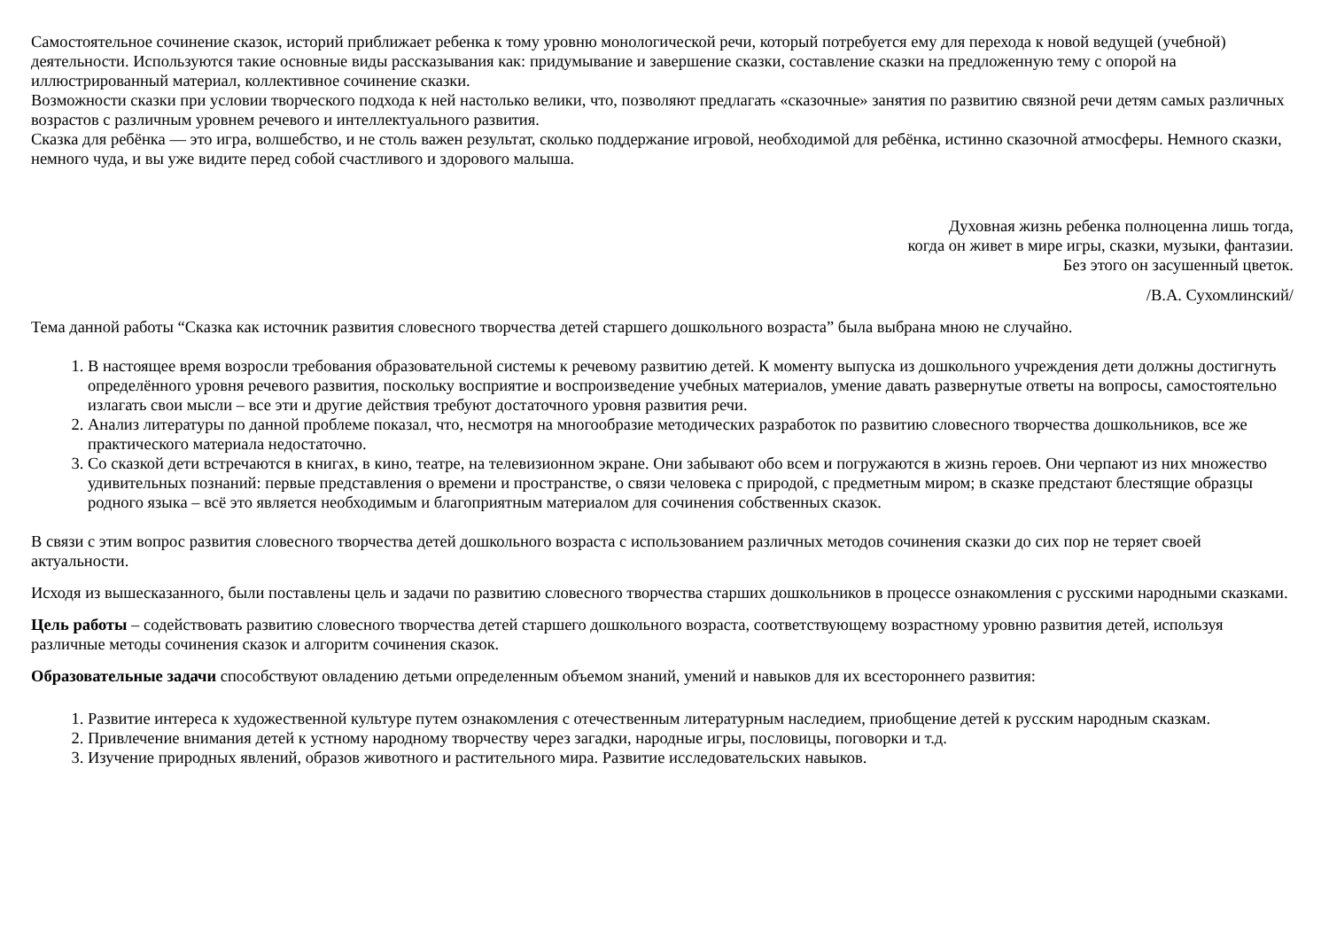Самостоятельное сочинение сказок, историй приближает ребенка к тому уровню монологической речи, который потребуется ему для перехода к новой ведущей (учебной) деятельности. Используются такие основные виды рассказывания как: придумывание и завершение сказки, составление сказки на предложенную тему с опорой на иллюстрированный материал, коллективное сочинение сказки.
Возможности сказки при условии творческого подхода к ней настолько велики, что, позволяют предлагать «сказочные» занятия по развитию связной речи детям самых различных возрастов с различным уровнем речевого и интеллектуального развития.
Сказка для ребёнка — это игра, волшебство, и не столь важен результат, сколько поддержание игровой, необходимой для ребёнка, истинно сказочной атмосферы. Немного сказки, немного чуда, и вы уже видите перед собой счастливого и здорового малыша.
Духовная жизнь ребенка полноценна лишь тогда,
когда он живет в мире игры, сказки, музыки, фантазии.
Без этого он засушенный цветок.
/В.А. Сухомлинский/
Тема данной работы “Сказка как источник развития словесного творчества детей старшего дошкольного возраста” была выбрана мною не случайно.
1. В настоящее время возросли требования образовательной системы к речевому развитию детей. К моменту выпуска из дошкольного учреждения дети должны достигнуть определённого уровня речевого развития, поскольку восприятие и воспроизведение учебных материалов, умение давать развернутые ответы на вопросы, самостоятельно излагать свои мысли – все эти и другие действия требуют достаточного уровня развития речи.
2. Анализ литературы по данной проблеме показал, что, несмотря на многообразие методических разработок по развитию словесного творчества дошкольников, все же практического материала недостаточно.
3. Со сказкой дети встречаются в книгах, в кино, театре, на телевизионном экране. Они забывают обо всем и погружаются в жизнь героев. Они черпают из них множество удивительных познаний: первые представления о времени и пространстве, о связи человека с природой, с предметным миром; в сказке предстают блестящие образцы родного языка – всё это является необходимым и благоприятным материалом для сочинения собственных сказок.
В связи с этим вопрос развития словесного творчества детей дошкольного возраста с использованием различных методов сочинения сказки до сих пор не теряет своей актуальности.
Исходя из вышесказанного, были поставлены цель и задачи по развитию словесного творчества старших дошкольников в процессе ознакомления с русскими народными сказками.
Цель работы – содействовать развитию словесного творчества детей старшего дошкольного возраста, соответствующему возрастному уровню развития детей, используя различные методы сочинения сказок и алгоритм сочинения сказок.
Образовательные задачи способствуют овладению детьми определенным объемом знаний, умений и навыков для их всестороннего развития:
1. Развитие интереса к художественной культуре путем ознакомления с отечественным литературным наследием, приобщение детей к русским народным сказкам.
2. Привлечение внимания детей к устному народному творчеству через загадки, народные игры, пословицы, поговорки и т.д.
3. Изучение природных явлений, образов животного и растительного мира. Развитие исследовательских навыков.